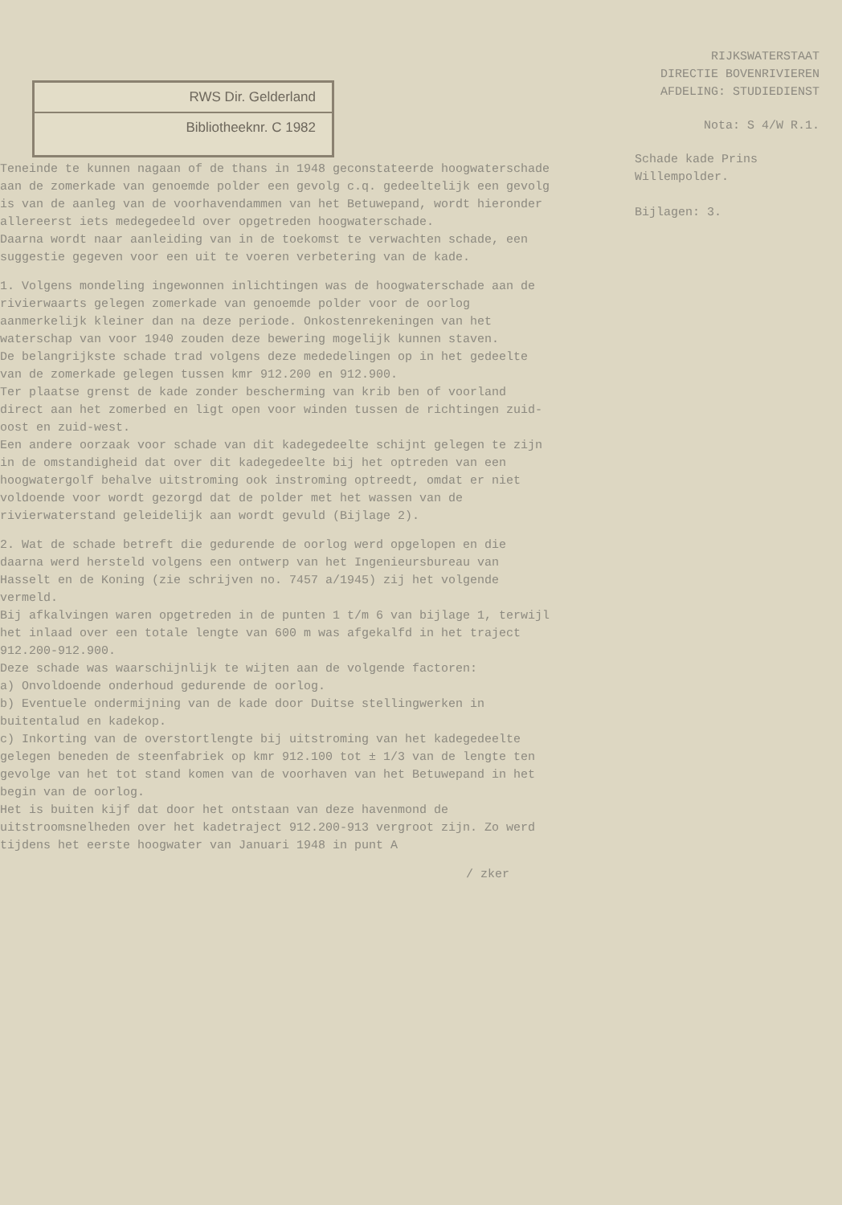RWS Dir. Gelderland
Bibliotheeknr. C 1982
RIJKSWATERSTAAT
DIRECTIE BOVENRIVIEREN
AFDELING: STUDIEDIENST
Nota: S 4/W R.1.
Schade kade Prins
Willempolder.
Bijlagen: 3.
Teneinde te kunnen nagaan of de thans in 1948 geconstateerde hoogwaterschade aan de zomerkade van genoemde polder een gevolg c.q. gedeeltelijk een gevolg is van de aanleg van de voorhavendammen van het Betuwepand, wordt hieronder allereerst iets medegedeeld over opgetreden hoogwaterschade.
Daarna wordt naar aanleiding van in de toekomst te verwachten schade, een suggestie gegeven voor een uit te voeren verbetering van de kade.
1. Volgens mondeling ingewonnen inlichtingen was de hoogwaterschade aan de rivierwaarts gelegen zomerkade van genoemde polder voor de oorlog aanmerkelijk kleiner dan na deze periode. Onkostenrekeningen van het waterschap van voor 1940 zouden deze bewering mogelijk kunnen staven.
De belangrijkste schade trad volgens deze mededelingen op in het gedeelte van de zomerkade gelegen tussen kmr 912.200 en 912.900.
Ter plaatse grenst de kade zonder bescherming van krib ben of voorland direct aan het zomerbed en ligt open voor winden tussen de richtingen zuid-oost en zuid-west.
Een andere oorzaak voor schade van dit kadegedeelte schijnt gelegen te zijn in de omstandigheid dat over dit kadegedeelte bij het optreden van een hoogwatergolf behalve uitstroming ook instroming optreedt, omdat er niet voldoende voor wordt gezorgd dat de polder met het wassen van de rivierwaterstand geleidelijk aan wordt gevuld (Bijlage 2).
2. Wat de schade betreft die gedurende de oorlog werd opgelopen en die daarna werd hersteld volgens een ontwerp van het Ingenieursbureau van Hasselt en de Koning (zie schrijven no. 7457 a/1945) zij het volgende vermeld.
Bij afkalvingen waren opgetreden in de punten 1 t/m 6 van bijlage 1, terwijl het inlaad over een totale lengte van 600 m was afgekalfd in het traject 912.200-912.900.
Deze schade was waarschijnlijk te wijten aan de volgende factoren:
a) Onvoldoende onderhoud gedurende de oorlog.
b) Eventuele ondermijning van de kade door Duitse stellingwerken in buitentalud en kadekop.
c) Inkorting van de overstortlengte bij uitstroming van het kadegedeelte gelegen beneden de steenfabriek op kmr 912.100 tot ± 1/3 van de lengte ten gevolge van het tot stand komen van de voorhaven van het Betuwepand in het begin van de oorlog.
Het is buiten kijf dat door het ontstaan van deze havenmond de uitstroomsnelheden over het kadetraject 912.200-913 vergroot zijn. Zo werd tijdens het eerste hoogwater van Januari 1948 in punt A
/ zker